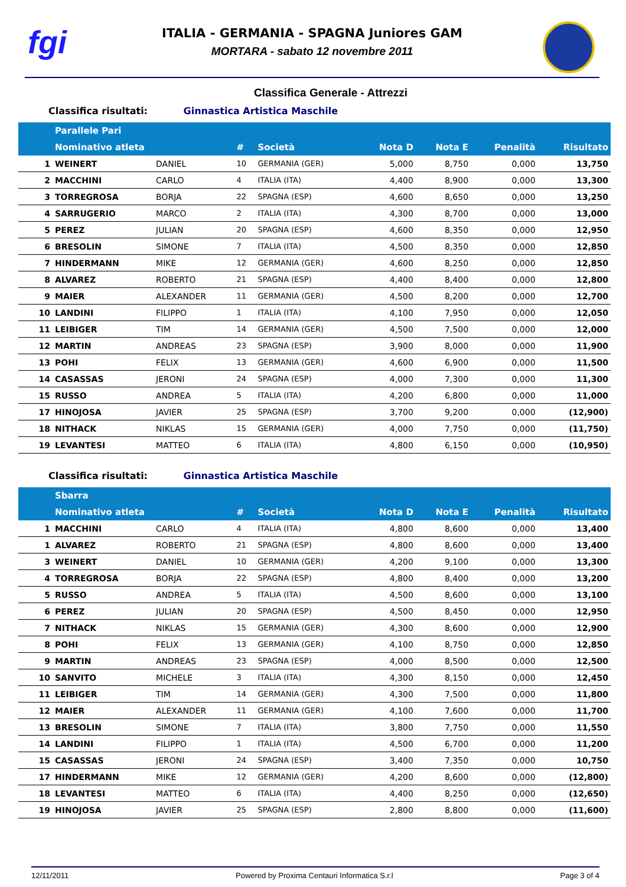fgi
ITALIA - GERMANIA - SPAGNA Juniores GAM
MORTARA - sabato 12 novembre 2011
Classifica Generale - Attrezzi
Classifica risultati: Ginnastica Artistica Maschile
| | Parallele Pari | | | | | | | |
| --- | --- | --- | --- | --- | --- | --- | --- | --- |
| | Nominativo atleta | | # | Società | Nota D | Nota E | Penalità | Risultato |
| 1 | WEINERT | DANIEL | 10 | GERMANIA (GER) | 5,000 | 8,750 | 0,000 | 13,750 |
| 2 | MACCHINI | CARLO | 4 | ITALIA (ITA) | 4,400 | 8,900 | 0,000 | 13,300 |
| 3 | TORREGROSA | BORJA | 22 | SPAGNA (ESP) | 4,600 | 8,650 | 0,000 | 13,250 |
| 4 | SARRUGERIO | MARCO | 2 | ITALIA (ITA) | 4,300 | 8,700 | 0,000 | 13,000 |
| 5 | PEREZ | JULIAN | 20 | SPAGNA (ESP) | 4,600 | 8,350 | 0,000 | 12,950 |
| 6 | BRESOLIN | SIMONE | 7 | ITALIA (ITA) | 4,500 | 8,350 | 0,000 | 12,850 |
| 7 | HINDERMANN | MIKE | 12 | GERMANIA (GER) | 4,600 | 8,250 | 0,000 | 12,850 |
| 8 | ALVAREZ | ROBERTO | 21 | SPAGNA (ESP) | 4,400 | 8,400 | 0,000 | 12,800 |
| 9 | MAIER | ALEXANDER | 11 | GERMANIA (GER) | 4,500 | 8,200 | 0,000 | 12,700 |
| 10 | LANDINI | FILIPPO | 1 | ITALIA (ITA) | 4,100 | 7,950 | 0,000 | 12,050 |
| 11 | LEIBIGER | TIM | 14 | GERMANIA (GER) | 4,500 | 7,500 | 0,000 | 12,000 |
| 12 | MARTIN | ANDREAS | 23 | SPAGNA (ESP) | 3,900 | 8,000 | 0,000 | 11,900 |
| 13 | POHI | FELIX | 13 | GERMANIA (GER) | 4,600 | 6,900 | 0,000 | 11,500 |
| 14 | CASASSAS | JERONI | 24 | SPAGNA (ESP) | 4,000 | 7,300 | 0,000 | 11,300 |
| 15 | RUSSO | ANDREA | 5 | ITALIA (ITA) | 4,200 | 6,800 | 0,000 | 11,000 |
| 17 | HINOJOSA | JAVIER | 25 | SPAGNA (ESP) | 3,700 | 9,200 | 0,000 | (12,900) |
| 18 | NITHACK | NIKLAS | 15 | GERMANIA (GER) | 4,000 | 7,750 | 0,000 | (11,750) |
| 19 | LEVANTESI | MATTEO | 6 | ITALIA (ITA) | 4,800 | 6,150 | 0,000 | (10,950) |
Classifica risultati: Ginnastica Artistica Maschile
| | Sbarra | | | | | | | |
| --- | --- | --- | --- | --- | --- | --- | --- | --- |
| | Nominativo atleta | | # | Società | Nota D | Nota E | Penalità | Risultato |
| 1 | MACCHINI | CARLO | 4 | ITALIA (ITA) | 4,800 | 8,600 | 0,000 | 13,400 |
| 1 | ALVAREZ | ROBERTO | 21 | SPAGNA (ESP) | 4,800 | 8,600 | 0,000 | 13,400 |
| 3 | WEINERT | DANIEL | 10 | GERMANIA (GER) | 4,200 | 9,100 | 0,000 | 13,300 |
| 4 | TORREGROSA | BORJA | 22 | SPAGNA (ESP) | 4,800 | 8,400 | 0,000 | 13,200 |
| 5 | RUSSO | ANDREA | 5 | ITALIA (ITA) | 4,500 | 8,600 | 0,000 | 13,100 |
| 6 | PEREZ | JULIAN | 20 | SPAGNA (ESP) | 4,500 | 8,450 | 0,000 | 12,950 |
| 7 | NITHACK | NIKLAS | 15 | GERMANIA (GER) | 4,300 | 8,600 | 0,000 | 12,900 |
| 8 | POHI | FELIX | 13 | GERMANIA (GER) | 4,100 | 8,750 | 0,000 | 12,850 |
| 9 | MARTIN | ANDREAS | 23 | SPAGNA (ESP) | 4,000 | 8,500 | 0,000 | 12,500 |
| 10 | SANVITO | MICHELE | 3 | ITALIA (ITA) | 4,300 | 8,150 | 0,000 | 12,450 |
| 11 | LEIBIGER | TIM | 14 | GERMANIA (GER) | 4,300 | 7,500 | 0,000 | 11,800 |
| 12 | MAIER | ALEXANDER | 11 | GERMANIA (GER) | 4,100 | 7,600 | 0,000 | 11,700 |
| 13 | BRESOLIN | SIMONE | 7 | ITALIA (ITA) | 3,800 | 7,750 | 0,000 | 11,550 |
| 14 | LANDINI | FILIPPO | 1 | ITALIA (ITA) | 4,500 | 6,700 | 0,000 | 11,200 |
| 15 | CASASSAS | JERONI | 24 | SPAGNA (ESP) | 3,400 | 7,350 | 0,000 | 10,750 |
| 17 | HINDERMANN | MIKE | 12 | GERMANIA (GER) | 4,200 | 8,600 | 0,000 | (12,800) |
| 18 | LEVANTESI | MATTEO | 6 | ITALIA (ITA) | 4,400 | 8,250 | 0,000 | (12,650) |
| 19 | HINOJOSA | JAVIER | 25 | SPAGNA (ESP) | 2,800 | 8,800 | 0,000 | (11,600) |
12/11/2011 Powered by Proxima Centauri Informatica S.r.l Page 3 of 4